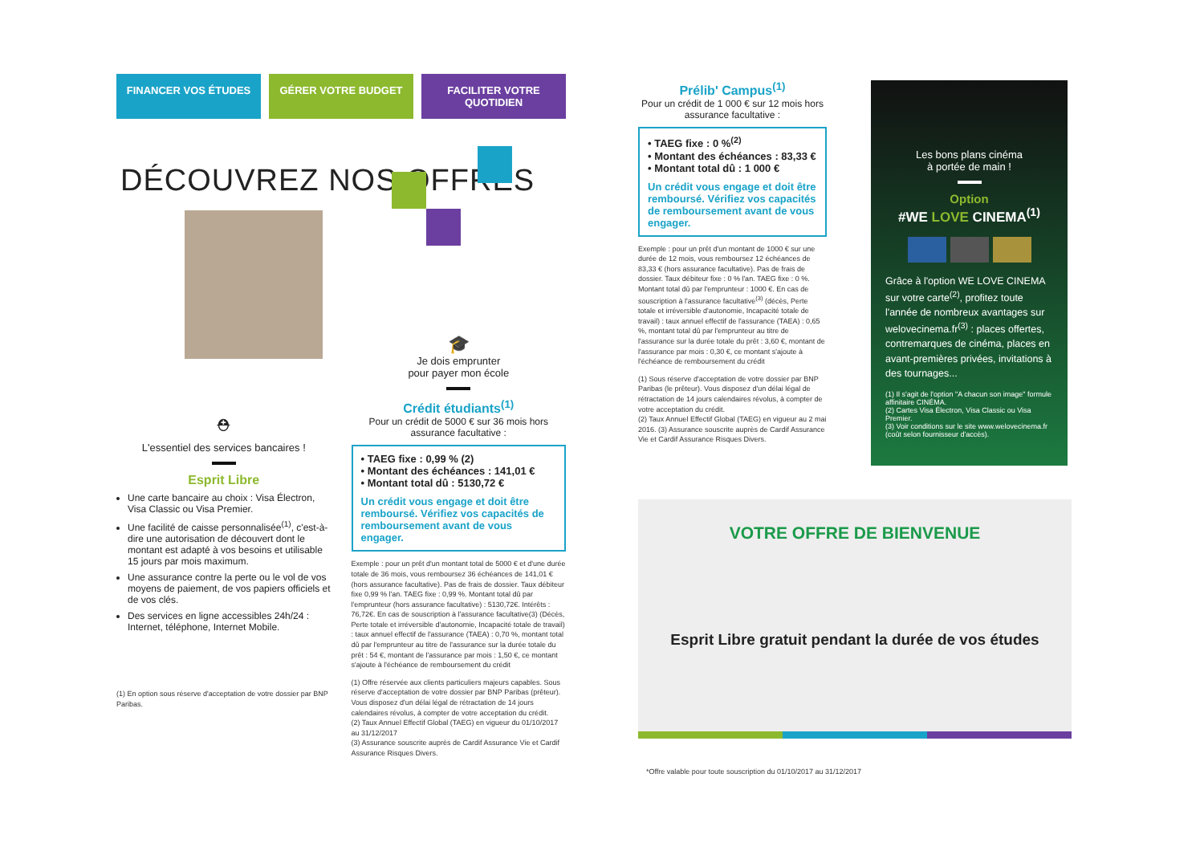FINANCER VOS ÉTUDES GÉRER VOTRE BUDGET FACILITER VOTRE QUOTIDIEN
DÉCOUVREZ NOS OFFRES
⛑
L'essentiel des services bancaires !
Esprit Libre
Une carte bancaire au choix : Visa Électron, Visa Classic ou Visa Premier.
Une facilité de caisse personnalisée<sup>(1)</sup>, c'est-à-dire une autorisation de découvert dont le montant est adapté à vos besoins et utilisable 15 jours par mois maximum.
Une assurance contre la perte ou le vol de vos moyens de paiement, de vos papiers officiels et de vos clés.
Des services en ligne accessibles 24h/24 : Internet, téléphone, Internet Mobile.
(1) En option sous réserve d'acceptation de votre dossier par BNP Paribas.
🎓
Je dois emprunter
pour payer mon école
Crédit étudiants<sup>(1)</sup>
Pour un crédit de 5000 € sur 36 mois hors assurance facultative :
• TAEG fixe : 0,99 % (2)
• Montant des échéances : 141,01 €
• Montant total dû : 5130,72 €
Un crédit vous engage et doit être remboursé. Vérifiez vos capacités de remboursement avant de vous engager.
Exemple : pour un prêt d'un montant total de 5000 € et d'une durée totale de 36 mois, vous remboursez 36 échéances de 141,01 € (hors assurance facultative). Pas de frais de dossier. Taux débiteur fixe 0,99 % l'an. TAEG fixe : 0,99 %. Montant total dû par l'emprunteur (hors assurance facultative) : 5130,72€. Intérêts : 76,72€. En cas de souscription à l'assurance facultative(3) (Décès, Perte totale et irréversible d'autonomie, Incapacité totale de travail) : taux annuel effectif de l'assurance (TAEA) : 0,70 %, montant total dû par l'emprunteur au titre de l'assurance sur la durée totale du prêt : 54 €, montant de l'assurance par mois : 1,50 €, ce montant s'ajoute à l'échéance de remboursement du crédit
(1) Offre réservée aux clients particuliers majeurs capables. Sous réserve d'acceptation de votre dossier par BNP Paribas (prêteur). Vous disposez d'un délai légal de rétractation de 14 jours calendaires révolus, à compter de votre acceptation du crédit.
(2) Taux Annuel Effectif Global (TAEG) en vigueur du 01/10/2017 au 31/12/2017
(3) Assurance souscrite auprès de Cardif Assurance Vie et Cardif Assurance Risques Divers.
Prélib' Campus<sup>(1)</sup>
Pour un crédit de 1 000 € sur 12 mois hors assurance facultative :
• TAEG fixe : 0 %<sup>(2)</sup>
• Montant des échéances : 83,33 €
• Montant total dû : 1 000 €
Un crédit vous engage et doit être remboursé. Vérifiez vos capacités de remboursement avant de vous engager.
Exemple : pour un prêt d'un montant de 1000 € sur une durée de 12 mois, vous remboursez 12 échéances de 83,33 € (hors assurance facultative). Pas de frais de dossier. Taux débiteur fixe : 0 % l'an. TAEG fixe : 0 %. Montant total dû par l'emprunteur : 1000 €. En cas de souscription à l'assurance facultative<sup>(3)</sup> (décès, Perte totale et irréversible d'autonomie, Incapacité totale de travail) : taux annuel effectif de l'assurance (TAEA) : 0,65 %, montant total dû par l'emprunteur au titre de l'assurance sur la durée totale du prêt : 3,60 €, montant de l'assurance par mois : 0,30 €, ce montant s'ajoute à l'échéance de remboursement du crédit
(1) Sous réserve d'acceptation de votre dossier par BNP Paribas (le prêteur). Vous disposez d'un délai légal de rétractation de 14 jours calendaires révolus, à compter de votre acceptation du crédit.
(2) Taux Annuel Effectif Global (TAEG) en vigueur au 2 mai 2016. (3) Assurance souscrite auprès de Cardif Assurance Vie et Cardif Assurance Risques Divers.
Les bons plans cinéma
à portée de main !
Option
#WE LOVE CINEMA<sup>(1)</sup>
Grâce à l'option WE LOVE CINEMA sur votre carte<sup>(2)</sup>, profitez toute l'année de nombreux avantages sur welovecinema.fr<sup>(3)</sup> : places offertes, contremarques de cinéma, places en avant-premières privées, invitations à des tournages...
(1) Il s'agit de l'option "A chacun son image" formule affinitaire CINÉMA.
(2) Cartes Visa Électron, Visa Classic ou Visa Premier.
(3) Voir conditions sur le site www.welovecinema.fr (coût selon fournisseur d'accès).
VOTRE OFFRE DE BIENVENUE
Esprit Libre gratuit pendant la durée de vos études
*Offre valable pour toute souscription du 01/10/2017 au 31/12/2017